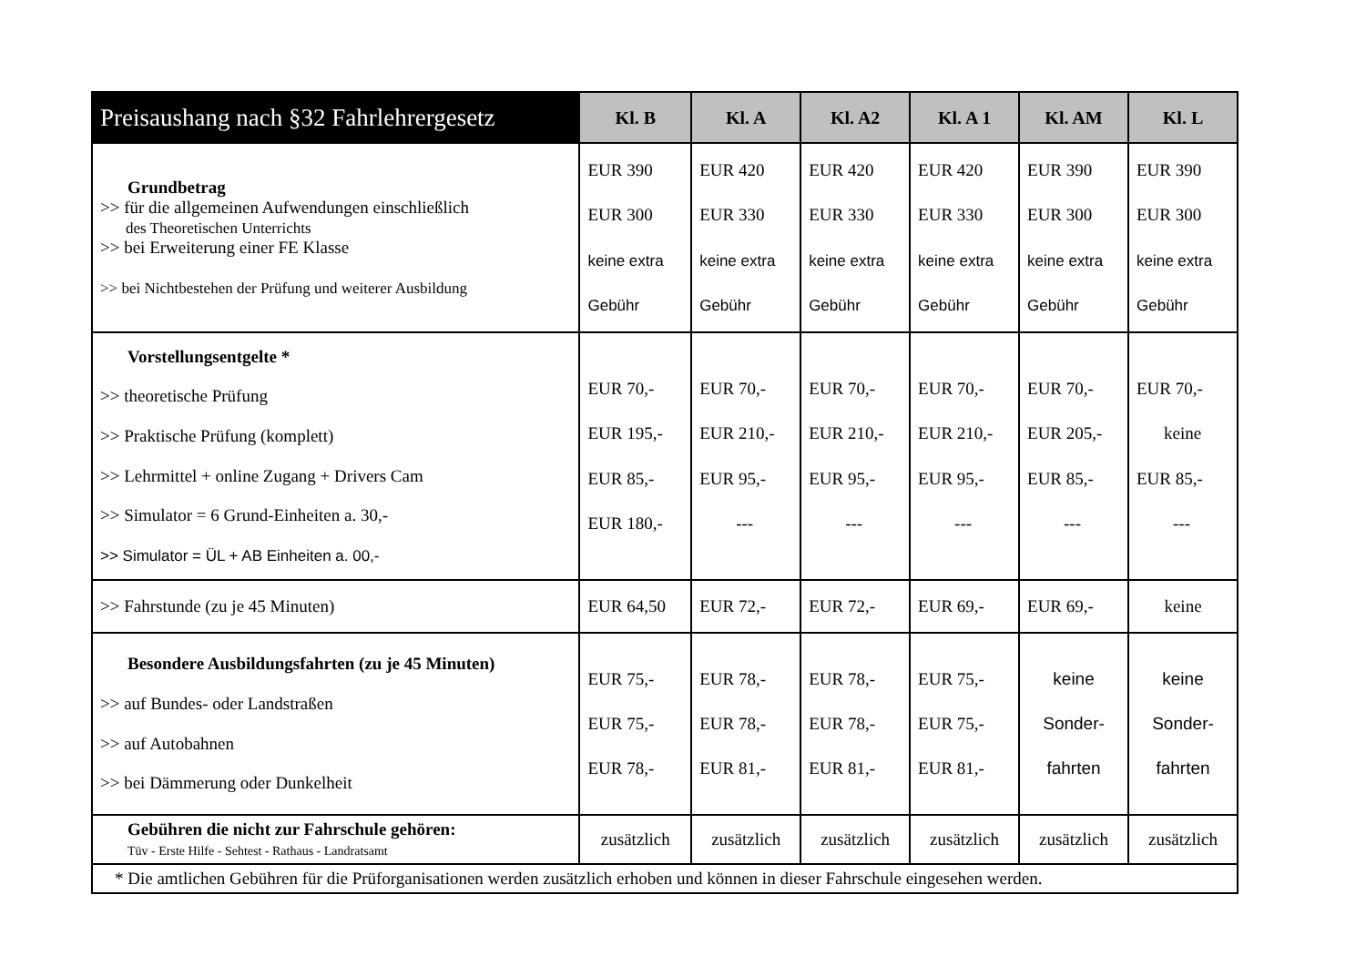| Preisaushang nach §32 Fahrlehrergesetz | Kl. B | Kl. A | Kl. A2 | Kl. A 1 | Kl. AM | Kl. L |
| --- | --- | --- | --- | --- | --- | --- |
| Grundbetrag >> für die allgemeinen Aufwendungen einschließlich des Theoretischen Unterrichts >> bei Erweiterung einer FE Klasse >> bei Nichtbestehen der Prüfung und weiterer Ausbildung | EUR 390 EUR 300 keine extra Gebühr | EUR 420 EUR 330 keine extra Gebühr | EUR 420 EUR 330 keine extra Gebühr | EUR 420 EUR 330 keine extra Gebühr | EUR 390 EUR 300 keine extra Gebühr | EUR 390 EUR 300 keine extra Gebühr |
| Vorstellungsentgelte * >> theoretische Prüfung >> Praktische Prüfung (komplett) >> Lehrmittel + online Zugang + Drivers Cam >> Simulator = 6 Grund-Einheiten a. 30,- >> Simulator = ÜL + AB Einheiten a. 00,- | EUR 70,- EUR 195,- EUR 85,- EUR 180,- | EUR 70,- EUR 210,- EUR 95,- --- | EUR 70,- EUR 210,- EUR 95,- --- | EUR 70,- EUR 210,- EUR 95,- --- | EUR 70,- EUR 205,- EUR 85,- --- | EUR 70,- keine EUR 85,- --- |
| >> Fahrstunde (zu je 45 Minuten) | EUR 64,50 | EUR 72,- | EUR 72,- | EUR 69,- | EUR 69,- | keine |
| Besondere Ausbildungsfahrten (zu je 45 Minuten) >> auf Bundes- oder Landstraßen >> auf Autobahnen >> bei Dämmerung oder Dunkelheit | EUR 75,- EUR 75,- EUR 78,- | EUR 78,- EUR 78,- EUR 81,- | EUR 78,- EUR 78,- EUR 81,- | EUR 75,- EUR 75,- EUR 81,- | keine Sonder- fahrten | keine Sonder- fahrten |
| Gebühren die nicht zur Fahrschule gehören: Tüv - Erste Hilfe - Sehtest - Rathaus - Landratsamt | zusätzlich | zusätzlich | zusätzlich | zusätzlich | zusätzlich | zusätzlich |
| * Die amtlichen Gebühren für die Prüforganisationen werden zusätzlich erhoben und können in dieser Fahrschule eingesehen werden. | | | | | | |